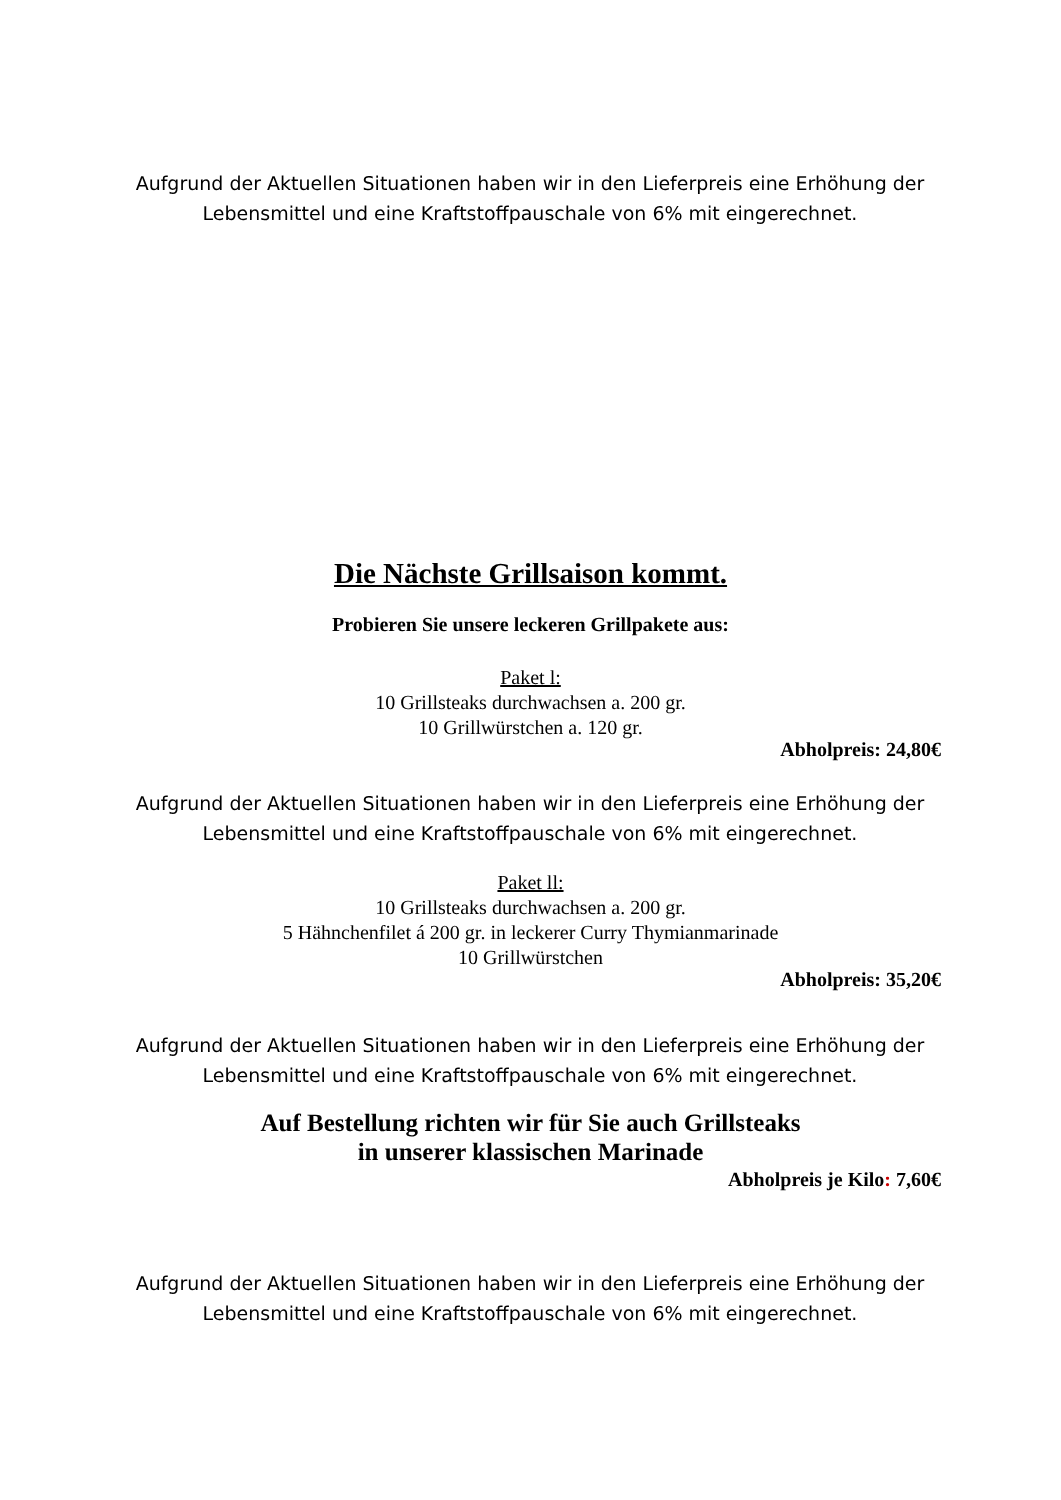Aufgrund der Aktuellen Situationen haben wir in den Lieferpreis eine Erhöhung der Lebensmittel und eine Kraftstoffpauschale von 6% mit eingerechnet.
Die Nächste Grillsaison kommt.
Probieren Sie unsere leckeren Grillpakete aus:
Paket l:
10 Grillsteaks durchwachsen a. 200 gr.
10 Grillwürstchen a. 120 gr.
Abholpreis: 24,80€
Aufgrund der Aktuellen Situationen haben wir in den Lieferpreis eine Erhöhung der Lebensmittel und eine Kraftstoffpauschale von 6% mit eingerechnet.
Paket ll:
10 Grillsteaks durchwachsen a. 200 gr.
5 Hähnchenfilet á 200 gr. in leckerer Curry Thymianmarinade
10 Grillwürstchen
Abholpreis: 35,20€
Aufgrund der Aktuellen Situationen haben wir in den Lieferpreis eine Erhöhung der Lebensmittel und eine Kraftstoffpauschale von 6% mit eingerechnet.
Auf Bestellung richten wir für Sie auch Grillsteaks
in unserer klassischen Marinade
Abholpreis je Kilo: 7,60€
Aufgrund der Aktuellen Situationen haben wir in den Lieferpreis eine Erhöhung der Lebensmittel und eine Kraftstoffpauschale von 6% mit eingerechnet.